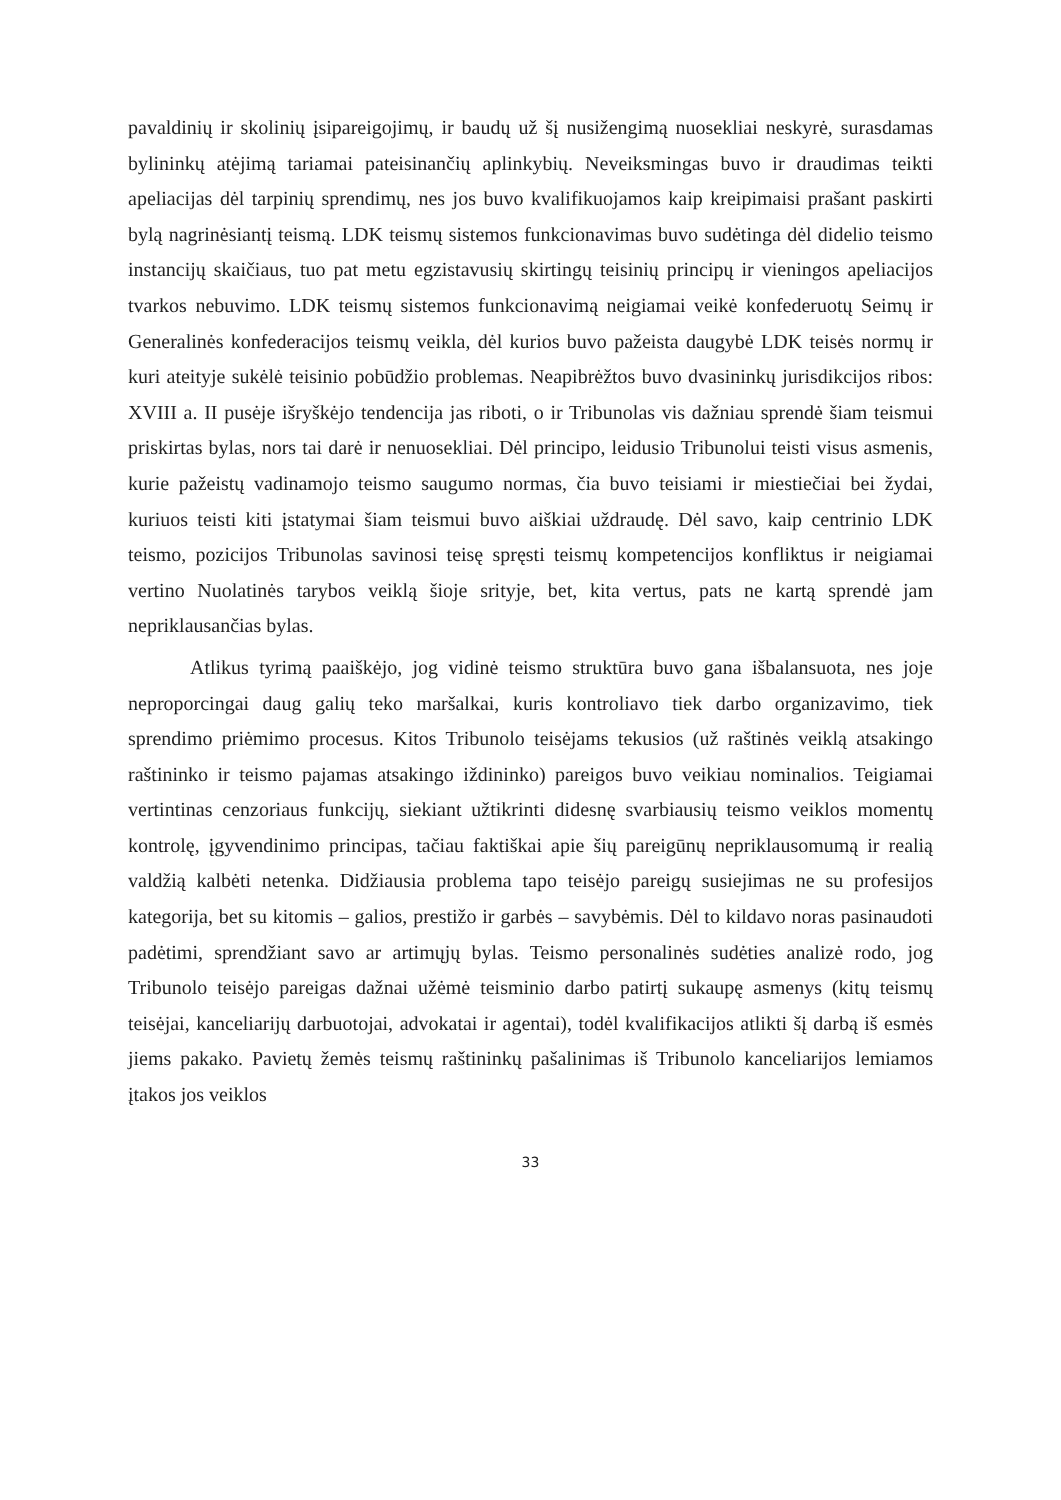pavaldinių ir skolinių įsipareigojimų, ir baudų už šį nusižengimą nuosekliai neskyrė, surasdamas bylininkų atėjimą tariamai pateisinančių aplinkybių. Neveiksmingas buvo ir draudimas teikti apeliacijas dėl tarpinių sprendimų, nes jos buvo kvalifikuojamos kaip kreipimaisi prašant paskirti bylą nagrinėsiantį teismą. LDK teismų sistemos funkcionavimas buvo sudėtinga dėl didelio teismo instancijų skaičiaus, tuo pat metu egzistavusių skirtingų teisinių principų ir vieningos apeliacijos tvarkos nebuvimo. LDK teismų sistemos funkcionavimą neigiamai veikė konfederuotų Seimų ir Generalinės konfederacijos teismų veikla, dėl kurios buvo pažeista daugybė LDK teisės normų ir kuri ateityje sukėlė teisinio pobūdžio problemas. Neapibrėžtos buvo dvasininkų jurisdikcijos ribos: XVIII a. II pusėje išryškėjo tendencija jas riboti, o ir Tribunolas vis dažniau sprendė šiam teismui priskirtas bylas, nors tai darė ir nenuosekliai. Dėl principo, leidusio Tribunolui teisti visus asmenis, kurie pažeistų vadinamojo teismo saugumo normas, čia buvo teisiami ir miestiečiai bei žydai, kuriuos teisti kiti įstatymai šiam teismui buvo aiškiai uždraudę. Dėl savo, kaip centrinio LDK teismo, pozicijos Tribunolas savinosi teisę spręsti teismų kompetencijos konfliktus ir neigiamai vertino Nuolatinės tarybos veiklą šioje srityje, bet, kita vertus, pats ne kartą sprendė jam nepriklausančias bylas.
Atlikus tyrimą paaiškėjo, jog vidinė teismo struktūra buvo gana išbalansuota, nes joje neproporcingai daug galių teko maršalkai, kuris kontroliavo tiek darbo organizavimo, tiek sprendimo priėmimo procesus. Kitos Tribunolo teisėjams tekusios (už raštinės veiklą atsakingo raštininko ir teismo pajamas atsakingo iždininko) pareigos buvo veikiau nominalios. Teigiamai vertintinas cenzoriaus funkcijų, siekiant užtikrinti didesnę svarbiausių teismo veiklos momentų kontrolę, įgyvendinimo principas, tačiau faktiškai apie šių pareigūnų nepriklausomumą ir realią valdžią kalbėti netenka. Didžiausia problema tapo teisėjo pareigų susiejimas ne su profesijos kategorija, bet su kitomis – galios, prestižo ir garbės – savybėmis. Dėl to kildavo noras pasinaudoti padėtimi, sprendžiant savo ar artimųjų bylas. Teismo personalinės sudėties analizė rodo, jog Tribunolo teisėjo pareigas dažnai užėmė teisminio darbo patirtį sukaupę asmenys (kitų teismų teisėjai, kanceliarijų darbuotojai, advokatai ir agentai), todėl kvalifikacijos atlikti šį darbą iš esmės jiems pakako. Pavietų žemės teismų raštininkų pašalinimas iš Tribunolo kanceliarijos lemiamos įtakos jos veiklos
33